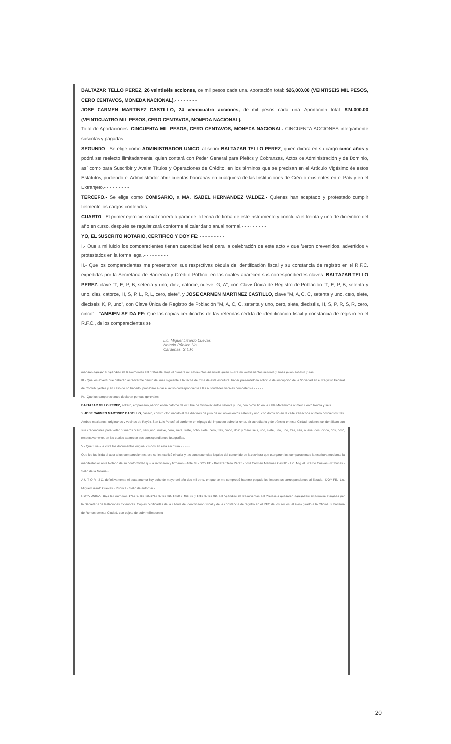BALTAZAR TELLO PEREZ, 26 veintiséis acciones, de mil pesos cada una. Aportación total: $26,000.00 (VEINTISEIS MIL PESOS, CERO CENTAVOS, MONEDA NACIONAL).- - - - - - - -
JOSE CARMEN MARTINEZ CASTILLO, 24 veinticuatro acciones, de mil pesos cada una. Aportación total: $24,000.00 (VEINTICUATRO MIL PESOS, CERO CENTAVOS, MONEDA NACIONAL).- - - - - - - - - - - - - - - - - - - - -
Total de Aportaciones: CINCUENTA MIL PESOS, CERO CENTAVOS, MONEDA NACIONAL. CINCUENTA ACCIONES íntegramente suscritas y pagadas.- - - - - - - - -
SEGUNDO.- Se elige como ADMINISTRADOR UNICO, al señor BALTAZAR TELLO PEREZ, quien durará en su cargo cinco años y podrá ser reelecto ilimitadamente, quien contará con Poder General para Pleitos y Cobranzas, Actos de Administración y de Dominio, así como para Suscribir y Avalar Títulos y Operaciones de Crédito, en los términos que se precisan en el Artículo Vigésimo de estos Estatutos, pudiendo el Administrador abrir cuentas bancarias en cualquiera de las Instituciones de Crédito existentes en el País y en el Extranjero.- - - - - - - - -
TERCERO.- Se elige como COMISARIO, a MA. ISABEL HERNANDEZ VALDEZ.- Quienes han aceptado y protestado cumplir fielmente los cargos conferidos.- - - - - - - - -
CUARTO.- El primer ejercicio social correrá a partir de la fecha de firma de este instrumento y concluirá el treinta y uno de diciembre del año en curso, después se regularizará conforme al calendario anual normal.- - - - - - - - -
YO, EL SUSCRITO NOTARIO, CERTIFICO Y DOY FE: - - - - - - - - -
I.- Que a mi juicio los comparecientes tienen capacidad legal para la celebración de este acto y que fueron prevenidos, advertidos y protestados en la forma legal.- - - - - - - - -
II.- Que los comparecientes me presentaron sus respectivas cédula de identificación fiscal y su constancia de registro en el R.F.C. expedidas por la Secretaría de Hacienda y Crédito Público, en las cuales aparecen sus correspondientes claves: BALTAZAR TELLO PEREZ, clave "T, E, P, B, setenta y uno, diez, catorce, nueve, G, A"; con Clave Única de Registro de Población "T, E, P, B, setenta y uno, diez, catorce, H, S, P, L, R, L, cero, siete", y JOSE CARMEN MARTINEZ CASTILLO, clave "M, A, C, C, setenta y uno, cero, siete, dieciseis, K, P, uno", con Clave Única de Registro de Población "M, A, C, C, setenta y uno, cero, siete, dieciséis, H, S, P, R, S, R, cero, cinco".- TAMBIEN SE DA FE: Que las copias certificadas de las referidas cédula de identificación fiscal y constancia de registro en el R.F.C., de los comparecientes se
Lic. Miguel Lizardo Cuevas
Notario Público No. 1
Cárdenas, S.L.P.
mandan agregar al Apéndice de Documentos del Protocolo, bajo el número mil setecientos diecisiete guion nueve mil cuatrocientos sesenta y cinco guion ochenta y dos.- - - - -
III.- Que les advertí que deberán acreditarme dentro del mes siguiente a la fecha de firma de esta escritura, haber presentado la solicitud de inscripción de la Sociedad en el Registro Federal de Contribuyentes y en caso de no hacerlo, procederé a dar el aviso correspondiente a las autoridades fiscales competentes.- - - - -
IV.- Que los comparecientes declaran por sus generales:
BALTAZAR TELLO PEREZ, soltero, empresario, nacido el día catorce de octubre de mil novecientos setenta y uno, con domicilio en la calle Matamoros número ciento treinta y seis.
Y JOSE CARMEN MARTINEZ CASTILLO, casado, constructor, nacido el día dieciséis de julio de mil novecientos setenta y uno, con domicilio en la calle Zamacona número doscientos tres. Ambos mexicanos, originarios y vecinos de Rayón, San Luis Potosí, al corriente en el pago del impuesto sobre la renta, sin acreditarlo y de tránsito en esta Ciudad, quienes se identifican con sus credenciales para votar números "cero, seis, uno, nueve, cero, siete, siete, ocho, siete, cero, tres, cinco, dos" y "cero, seis, uno, siete, uno, uno, tres, seis, nueve, dos, cinco, dos, dos", respectivamente, en las cuales aparecen sus correspondientes fotografías.- - - - -
V.- Que tuve a la vista los documentos original citados en esta escritura.- - - - -
Que les fue leída el acta a los comparecientes, que se les explicó el valor y las consecuencias legales del contenido de la escritura que otorgaron los comparecientes la escritura mediante la manifestación ante Notario de su conformidad que la ratificaron y firmaron.- Ante Mí.- DOY FE.- Baltazar Tello Pérez.- José Carmen Martínez Castillo.- Lic. Miguel Lizardo Cuevas.- Rúbricas.- Sello de la Notaría.-
A U T O R I Z O, definitivamente el acta anterior hoy ocho de mayo del año dos mil ocho, en que se me comprobó haberse pagado los impuestos correspondientes al Estado.- DOY FE.- Lic. Miguel Lizardo Cuevas.- Rúbrica.- Sello de autorizar.-
NOTA UNICA.- Bajo los números 1716-9,465-82, 1717-9,465-82, 1718-9,465-82 y 1719-9,465-82, del Apéndice de Documentos del Protocolo quedaron agregados: El permiso otorgado por la Secretaría de Relaciones Exteriores. Copias certificadas de la cédula de identificación fiscal y de la constancia de registro en el RFC de los socios, el aviso girado a la Oficina Subalterna de Rentas de esta Ciudad, con objeto de cubrir el impuesto
20